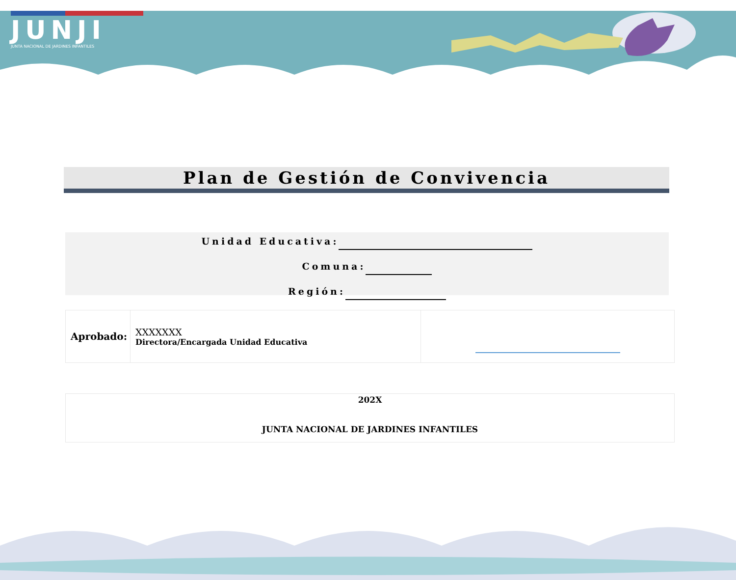JUNJI
JUNTA NACIONAL DE JARDINES INFANTILES
Plan de Gestión de Convivencia
Unidad Educativa:
Comuna:
Región:
| Aprobado: | XXXXXXX Directora/Encargada Unidad Educativa | |
| 202X JUNTA NACIONAL DE JARDINES INFANTILES |